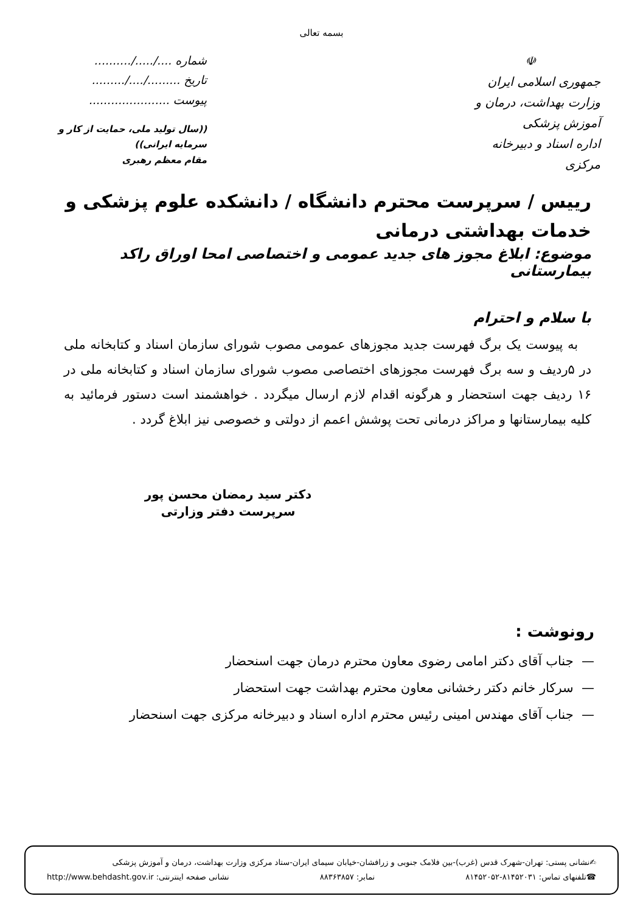بسمه تعالی
☫
جمهوری اسلامی ایران
وزارت بهداشت، درمان و آموزش پزشکی
اداره اسناد و دبیرخانه مرکزی
شماره ..../...../..........
تاریخ ........./..../.........
پیوست ......................
((سال تولید ملی، حمایت از کار و سرمایه ایرانی))
مقام معظم رهبری
رییس / سرپرست محترم دانشگاه / دانشکده علوم پزشکی و خدمات بهداشتی درمانی
موضوع: ابلاغ مجوز های جدید عمومی و اختصاصی امحا اوراق راکد بیمارستانی
با سلام و احترام
به پیوست یک برگ فهرست جدید مجوزهای عمومی مصوب شورای سازمان اسناد و کتابخانه ملی در ۵ردیف و سه برگ فهرست مجوزهای اختصاصی مصوب شورای سازمان اسناد و کتابخانه ملی در ۱۶ ردیف جهت استحضار و هرگونه اقدام لازم ارسال میگردد . خواهشمند است دستور فرمائید به کلیه بیمارستانها و مراکز درمانی تحت پوشش اعمم از دولتی و خصوصی نیز ابلاغ گردد .
دکتر سید رمضان محسن پور
سرپرست دفتر وزارتی
رونوشت :
— جناب آقای دکتر امامی رضوی معاون محترم درمان جهت اسنحضار
— سرکار خانم دکتر رخشانی معاون محترم بهداشت جهت استحضار
— جناب آقای مهندس امینی رئیس محترم اداره اسناد و دبیرخانه مرکزی جهت اسنحضار
✍نشانی پستی: تهران-شهرک قدس (غرب)-بین فلامک جنوبی و زرافشان-خیابان سیمای ایران-ستاد مرکزی وزارت بهداشت، درمان و آموزش پزشکی
☎تلفنهای تماس: ۸۱۴۵۲۰۳۱-۸۱۴۵۲۰۵۲ نمابر: ۸۸۳۶۳۸۵۷ نشانی صفحه اینترنتی: http://www.behdasht.gov.ir